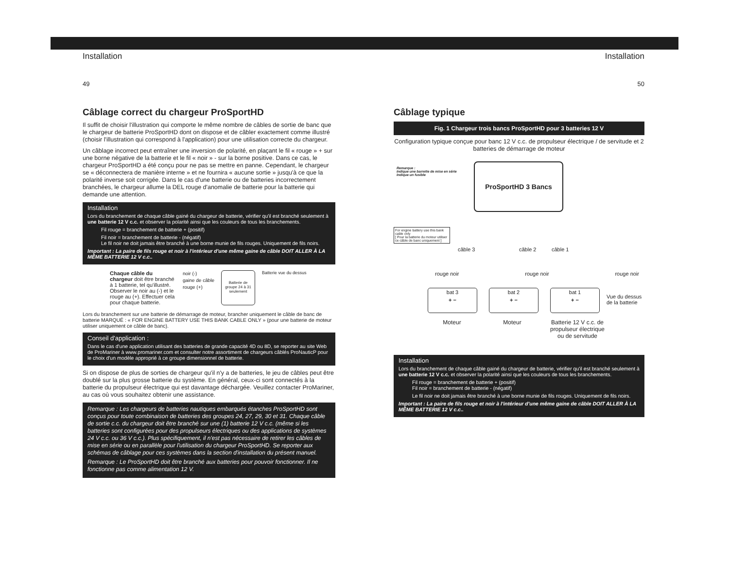Installation
49
Câblage correct du chargeur ProSportHD
Il suffit de choisir l'illustration qui comporte le même nombre de câbles de sortie de banc que le chargeur de batterie ProSportHD dont on dispose et de câbler exactement comme illustré (choisir l'illustration qui correspond à l'application) pour une utilisation correcte du chargeur.
Un câblage incorrect peut entraîner une inversion de polarité, en plaçant le fil « rouge » + sur une borne négative de la batterie et le fil « noir » - sur la borne positive. Dans ce cas, le chargeur ProSportHD a été conçu pour ne pas se mettre en panne. Cependant, le chargeur se « déconnectera de manière interne » et ne fournira « aucune sortie » jusqu'à ce que la polarité inverse soit corrigée. Dans le cas d'une batterie ou de batteries incorrectement branchées, le chargeur allume la DEL rouge d'anomalie de batterie pour la batterie qui demande une attention.
Installation
Lors du branchement de chaque câble gainé du chargeur de batterie, vérifier qu'il est branché seulement à une batterie 12 V c.c. et observer la polarité ainsi que les couleurs de tous les branchements.
Fil rouge = branchement de batterie + (positif)
Fil noir = branchement de batterie - (négatif)
Le fil noir ne doit jamais être branché à une borne munie de fils rouges. Uniquement de fils noirs.
Important : La paire de fils rouge et noir à l'intérieur d'une même gaine de câble DOIT ALLER À LA MÊME BATTERIE 12 V c.c..
Chaque câble du chargeur doit être branché à 1 batterie, tel qu'illustré. Observer le noir au (-) et le rouge au (+). Effectuer cela pour chaque batterie.
noir (-)
gaine de câble
rouge (+)
Batterie de groupe 24 à 31 seulement
Batterie vue du dessus
Lors du branchement sur une batterie de démarrage de moteur, brancher uniquement le câble de banc de batterie MARQUÉ : « FOR ENGINE BATTERY USE THIS BANK CABLE ONLY » (pour une batterie de moteur utiliser uniquement ce câble de banc).
Conseil d'application :
Dans le cas d'une application utilisant des batteries de grande capacité 4D ou 8D, se reporter au site Web de ProMariner à www.promariner.com et consulter notre assortiment de chargeurs câblés ProNauticP pour le choix d'un modèle approprié à ce groupe dimensionnel de batterie.
Si on dispose de plus de sorties de chargeur qu'il n'y a de batteries, le jeu de câbles peut être doublé sur la plus grosse batterie du système. En général, ceux-ci sont connectés à la batterie du propulseur électrique qui est davantage déchargée. Veuillez contacter ProMariner, au cas où vous souhaitez obtenir une assistance.
Remarque : Les chargeurs de batteries nautiques embarqués étanches ProSportHD sont conçus pour toute combinaison de batteries des groupes 24, 27, 29, 30 et 31. Chaque câble de sortie c.c. du chargeur doit être branché sur une (1) batterie 12 V c.c. (même si les batteries sont configurées pour des propulseurs électriques ou des applications de systèmes 24 V c.c. ou 36 V c.c.). Plus spécifiquement, il n'est pas nécessaire de retirer les câbles de mise en série ou en parallèle pour l'utilisation du chargeur ProSportHD. Se reporter aux schémas de câblage pour ces systèmes dans la section d'installation du présent manuel.
Remarque : Le ProSportHD doit être branché aux batteries pour pouvoir fonctionner. Il ne fonctionne pas comme alimentation 12 V.
Installation
50
Câblage typique
Fig. 1 Chargeur trois bancs ProSportHD pour 3 batteries 12 V
Configuration typique conçue pour banc 12 V c.c. de propulseur électrique / de servitude et 2 batteries de démarrage de moteur
Remarque :
Indique une barrette de mise en série
Indique un fusible
ProSportHD 3 Bancs
For engine battery use this bank cable only
[ Pour la batterie du moteur utiliser ce câble de banc uniquement ]
câble 3 câble 2 câble 1
rouge noir rouge noir rouge noir
bat 3
+ −
bat 2
+ −
bat 1
+ −
Vue du dessus
de la batterie
Moteur Moteur Batterie 12 V c.c. de propulseur électrique ou de servitude
Installation
Lors du branchement de chaque câble gainé du chargeur de batterie, vérifier qu'il est branché seulement à une batterie 12 V c.c. et observer la polarité ainsi que les couleurs de tous les branchements.
Fil rouge = branchement de batterie + (positif)
Fil noir = branchement de batterie - (négatif)
Le fil noir ne doit jamais être branché à une borne munie de fils rouges. Uniquement de fils noirs.
Important : La paire de fils rouge et noir à l'intérieur d'une même gaine de câble DOIT ALLER À LA MÊME BATTERIE 12 V c.c..